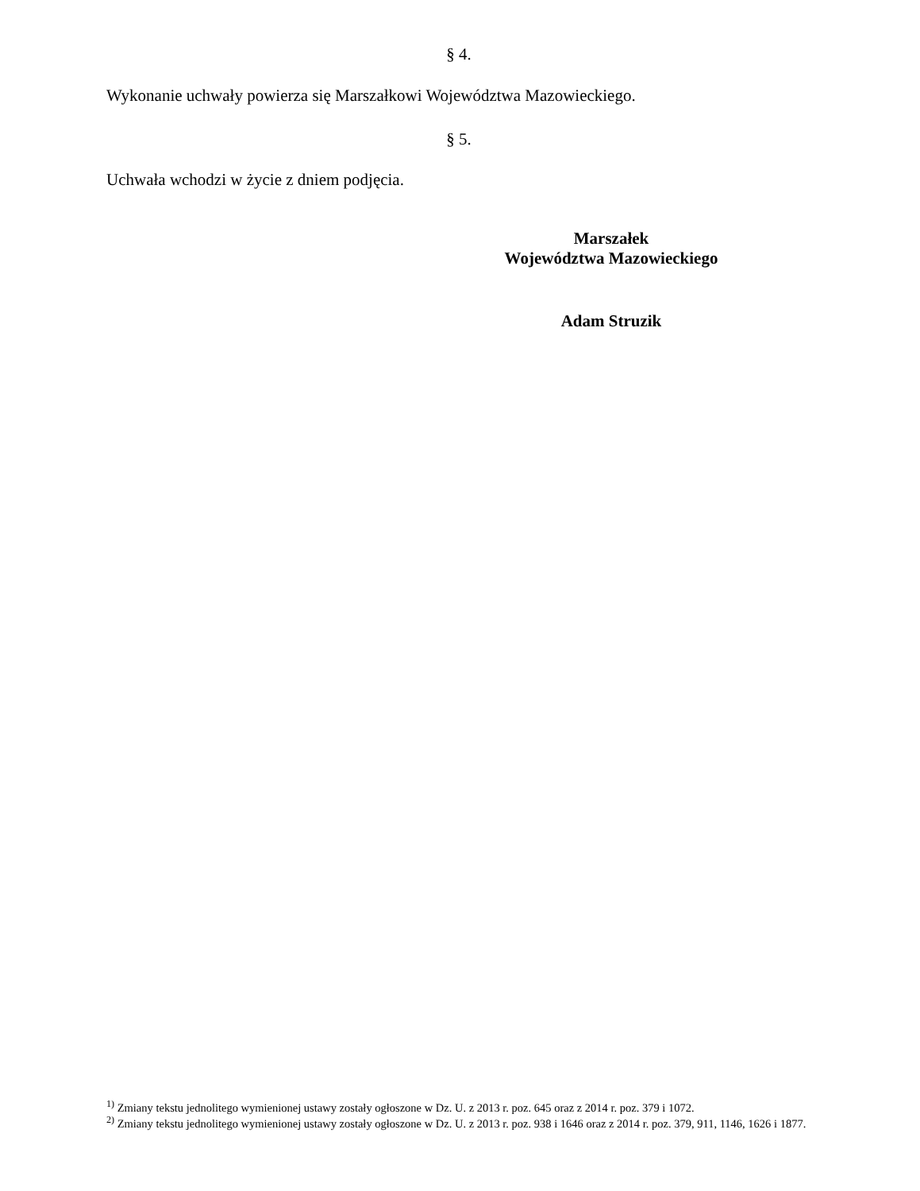§ 4.
Wykonanie uchwały powierza się Marszałkowi Województwa Mazowieckiego.
§ 5.
Uchwała wchodzi w życie z dniem podjęcia.
Marszałek
Województwa Mazowieckiego
Adam Struzik
<sup>1)</sup> Zmiany tekstu jednolitego wymienionej ustawy zostały ogłoszone w Dz. U. z 2013 r. poz. 645 oraz z 2014 r. poz. 379 i 1072.
<sup>2)</sup> Zmiany tekstu jednolitego wymienionej ustawy zostały ogłoszone w Dz. U. z 2013 r. poz. 938 i 1646 oraz z 2014 r. poz. 379, 911, 1146, 1626 i 1877.